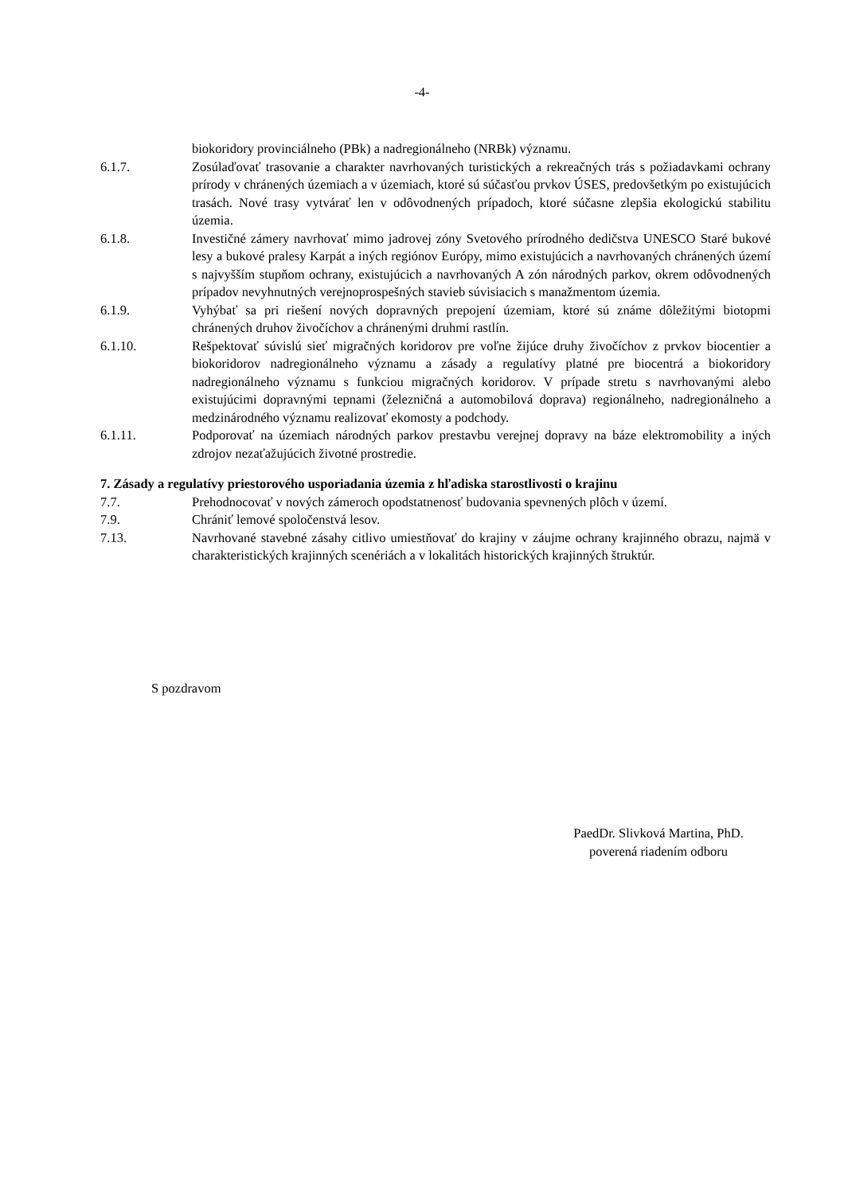-4-
biokoridory provinciálneho (PBk) a nadregionálneho (NRBk) významu.
6.1.7. Zosúlaďovať trasovanie a charakter navrhovaných turistických a rekreačných trás s požiadavkami ochrany prírody v chránených územiach a v územiach, ktoré sú súčasťou prvkov ÚSES, predovšetkým po existujúcich trasách. Nové trasy vytvárať len v odôvodnených prípadoch, ktoré súčasne zlepšia ekologickú stabilitu územia.
6.1.8. Investičné zámery navrhovať mimo jadrovej zóny Svetového prírodného dedičstva UNESCO Staré bukové lesy a bukové pralesy Karpát a iných regiónov Európy, mimo existujúcich a navrhovaných chránených území s najvyšším stupňom ochrany, existujúcich a navrhovaných A zón národných parkov, okrem odôvodnených prípadov nevyhnutných verejnoprospešných stavieb súvisiacich s manažmentom územia.
6.1.9. Vyhýbať sa pri riešení nových dopravných prepojení územiam, ktoré sú známe dôležitými biotopmi chránených druhov živočíchov a chránenými druhmi rastlín.
6.1.10. Rešpektovať súvislú sieť migračných koridorov pre voľne žijúce druhy živočíchov z prvkov biocentier a biokoridorov nadregionálneho významu a zásady a regulatívy platné pre biocentrá a biokoridory nadregionálneho významu s funkciou migračných koridorov. V prípade stretu s navrhovanými alebo existujúcimi dopravnými tepnami (železničná a automobilová doprava) regionálneho, nadregionálneho a medzinárodného významu realizovať ekomosty a podchody.
6.1.11. Podporovať na územiach národných parkov prestavbu verejnej dopravy na báze elektromobility a iných zdrojov nezaťažujúcich životné prostredie.
7. Zásady a regulatívy priestorového usporiadania územia z hľadiska starostlivosti o krajinu
7.7. Prehodnocovať v nových zámeroch opodstatnenosť budovania spevnených plôch v území.
7.9. Chrániť lemové spoločenstvá lesov.
7.13. Navrhované stavebné zásahy citlivo umiestňovať do krajiny v záujme ochrany krajinného obrazu, najmä v charakteristických krajinných scenériách a v lokalitách historických krajinných štruktúr.
S pozdravom
PaedDr. Slivková Martina, PhD.
poverená riadením odboru